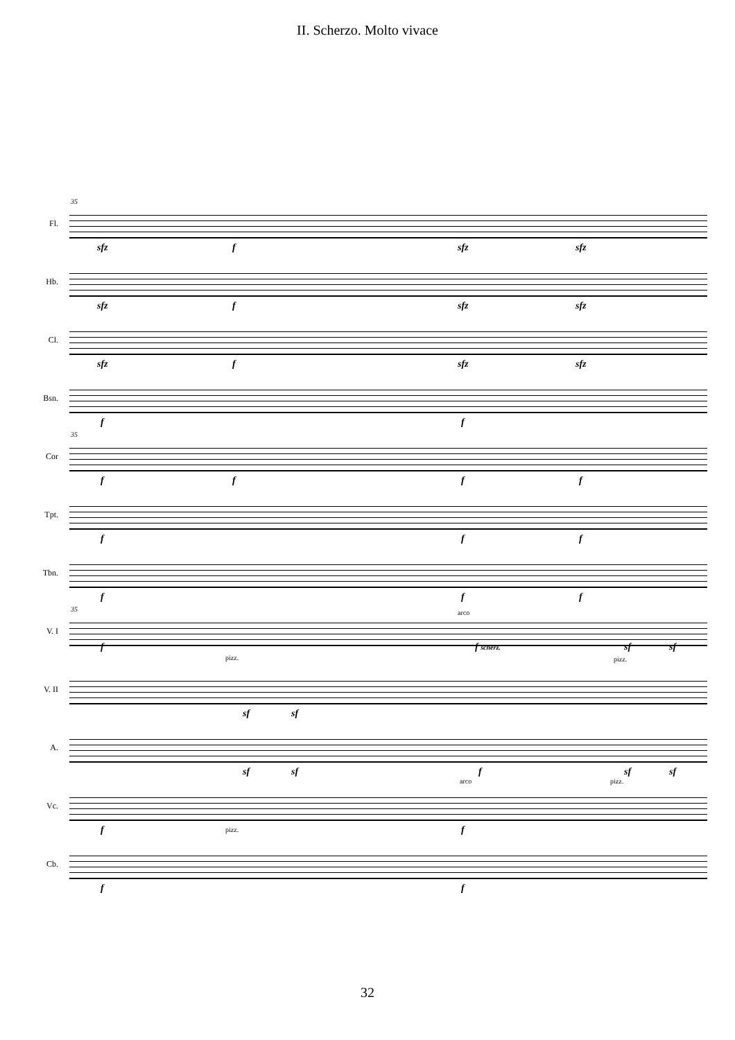II. Scherzo. Molto vivace
35
Fl.
sfz f sfz sfz
Hb.
sfz f sfz sfz
Cl.
sfz f sfz sfz
Bsn.
f f
35
Cor
f f f f
Tpt.
f f f
Tbn.
f f f
35
V. I
arco
f
pizz.
f scherz. sf
pizz.
sf
V. II
sf sf
A.
sf sf f
arco
sf sf
pizz.
Vc.
f pizz. f
Cb.
f f
32